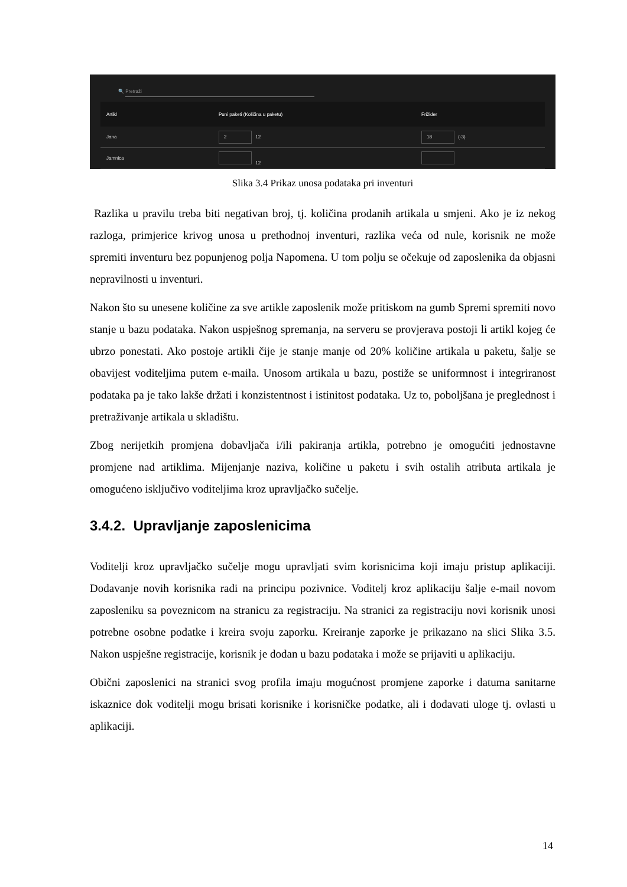🔍 Pretraži
Artikl Puni paketi (Količina u paketu) Frižider
Jana
2 12
18 (-3)
Jamnica 12
Slika 3.4 Prikaz unosa podataka pri inventuri
Razlika u pravilu treba biti negativan broj, tj. količina prodanih artikala u smjeni. Ako je iz nekog razloga, primjerice krivog unosa u prethodnoj inventuri, razlika veća od nule, korisnik ne može spremiti inventuru bez popunjenog polja Napomena. U tom polju se očekuje od zaposlenika da objasni nepravilnosti u inventuri.
Nakon što su unesene količine za sve artikle zaposlenik može pritiskom na gumb Spremi spremiti novo stanje u bazu podataka. Nakon uspješnog spremanja, na serveru se provjerava postoji li artikl kojeg će ubrzo ponestati. Ako postoje artikli čije je stanje manje od 20% količine artikala u paketu, šalje se obavijest voditeljima putem e-maila. Unosom artikala u bazu, postiže se uniformnost i integriranost podataka pa je tako lakše držati i konzistentnost i istinitost podataka. Uz to, poboljšana je preglednost i pretraživanje artikala u skladištu.
Zbog nerijetkih promjena dobavljača i/ili pakiranja artikla, potrebno je omogućiti jednostavne promjene nad artiklima. Mijenjanje naziva, količine u paketu i svih ostalih atributa artikala je omogućeno isključivo voditeljima kroz upravljačko sučelje.
3.4.2. Upravljanje zaposlenicima
Voditelji kroz upravljačko sučelje mogu upravljati svim korisnicima koji imaju pristup aplikaciji. Dodavanje novih korisnika radi na principu pozivnice. Voditelj kroz aplikaciju šalje e-mail novom zaposleniku sa poveznicom na stranicu za registraciju. Na stranici za registraciju novi korisnik unosi potrebne osobne podatke i kreira svoju zaporku. Kreiranje zaporke je prikazano na slici Slika 3.5. Nakon uspješne registracije, korisnik je dodan u bazu podataka i može se prijaviti u aplikaciju.
Obični zaposlenici na stranici svog profila imaju mogućnost promjene zaporke i datuma sanitarne iskaznice dok voditelji mogu brisati korisnike i korisničke podatke, ali i dodavati uloge tj. ovlasti u aplikaciji.
14